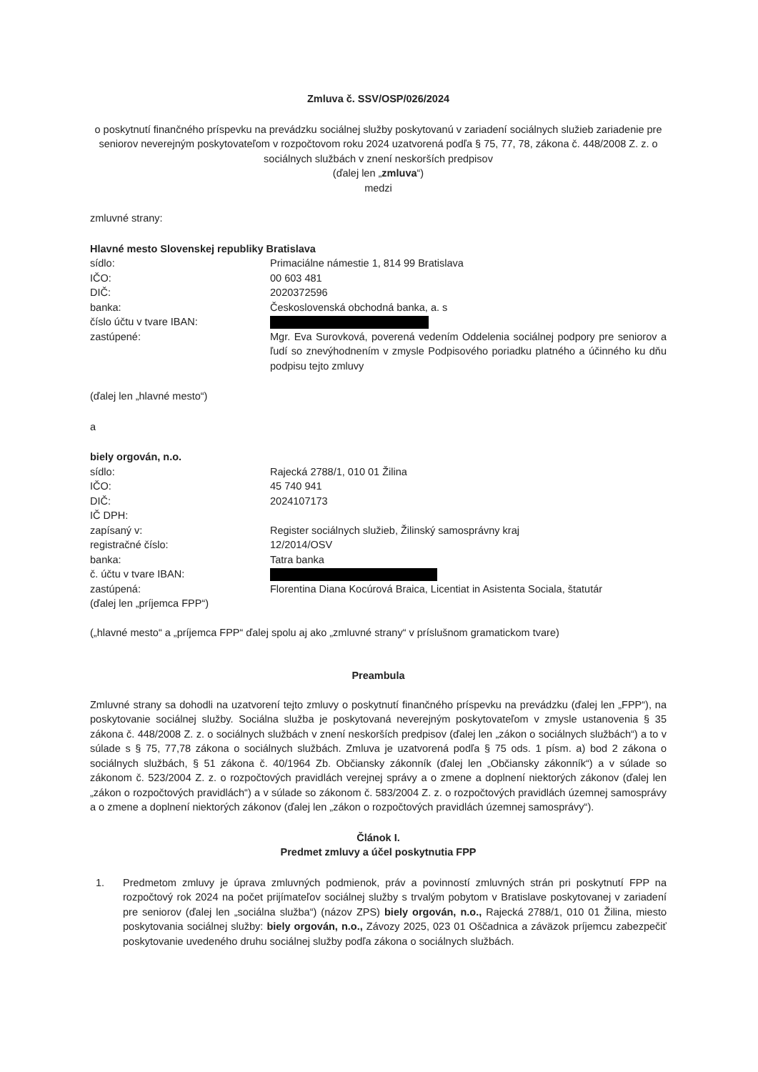Zmluva č. SSV/OSP/026/2024
o poskytnutí finančného príspevku na prevádzku sociálnej služby poskytovanú v zariadení sociálnych služieb zariadenie pre seniorov neverejným poskytovateľom v rozpočtovom roku 2024 uzatvorená podľa § 75, 77, 78, zákona č. 448/2008 Z. z. o sociálnych službách v znení neskorších predpisov
(ďalej len „zmluva“)
medzi
zmluvné strany:
Hlavné mesto Slovenskej republiky Bratislava
sídlo: Primaciálne námestie 1, 814 99 Bratislava
IČO: 00 603 481
DIČ: 2020372596
banka: Československá obchodná banka, a. s
číslo účtu v tvare IBAN:
zastúpené: Mgr. Eva Surovková, poverená vedením Oddelenia sociálnej podpory pre seniorov a ľudí so znevýhodnením v zmysle Podpisového poriadku platného a účinného ku dňu podpisu tejto zmluvy
(ďalej len „hlavné mesto“)
a
biely orgován, n.o.
sídlo: Rajecká 2788/1, 010 01 Žilina
IČO: 45 740 941
DIČ: 2024107173
IČ DPH:
zapísaný v: Register sociálnych služieb, Žilinský samosprávny kraj
registračné číslo: 12/2014/OSV
banka: Tatra banka
č. účtu v tvare IBAN:
zastúpená: Florentina Diana Kocúrová Braica, Licentiat in Asistenta Sociala, štatutár
(ďalej len „príjemca FPP“)
(„hlavné mesto“ a „príjemca FPP“ ďalej spolu aj ako „zmluvné strany“ v príslušnom gramatickom tvare)
Preambula
Zmluvné strany sa dohodli na uzatvorení tejto zmluvy o poskytnutí finančného príspevku na prevádzku (ďalej len „FPP“), na poskytovanie sociálnej služby. Sociálna služba je poskytovaná neverejným poskytovateľom v zmysle ustanovenia § 35 zákona č. 448/2008 Z. z. o sociálnych službách v znení neskorších predpisov (ďalej len „zákon o sociálnych službách“) a to v súlade s § 75, 77,78 zákona o sociálnych službách. Zmluva je uzatvorená podľa § 75 ods. 1 písm. a) bod 2 zákona o sociálnych službách, § 51 zákona č. 40/1964 Zb. Občiansky zákonník (ďalej len „Občiansky zákonník“) a v súlade so zákonom č. 523/2004 Z. z. o rozpočtových pravidlách verejnej správy a o zmene a doplnení niektorých zákonov (ďalej len „zákon o rozpočtových pravidlách“) a v súlade so zákonom č. 583/2004 Z. z. o rozpočtových pravidlách územnej samosprávy a o zmene a doplnení niektorých zákonov (ďalej len „zákon o rozpočtových pravidlách územnej samosprávy“).
Článok I.
Predmet zmluvy a účel poskytnutia FPP
1. Predmetom zmluvy je úprava zmluvných podmienok, práv a povinností zmluvných strán pri poskytnutí FPP na rozpočtový rok 2024 na počet prijímateľov sociálnej služby s trvalým pobytom v Bratislave poskytovanej v zariadení pre seniorov (ďalej len „sociálna služba“) (názov ZPS) biely orgován, n.o., Rajecká 2788/1, 010 01 Žilina, miesto poskytovania sociálnej služby: biely orgován, n.o., Závozy 2025, 023 01 Oščadnica a záväzok príjemcu zabezpečiť poskytovanie uvedeného druhu sociálnej služby podľa zákona o sociálnych službách.